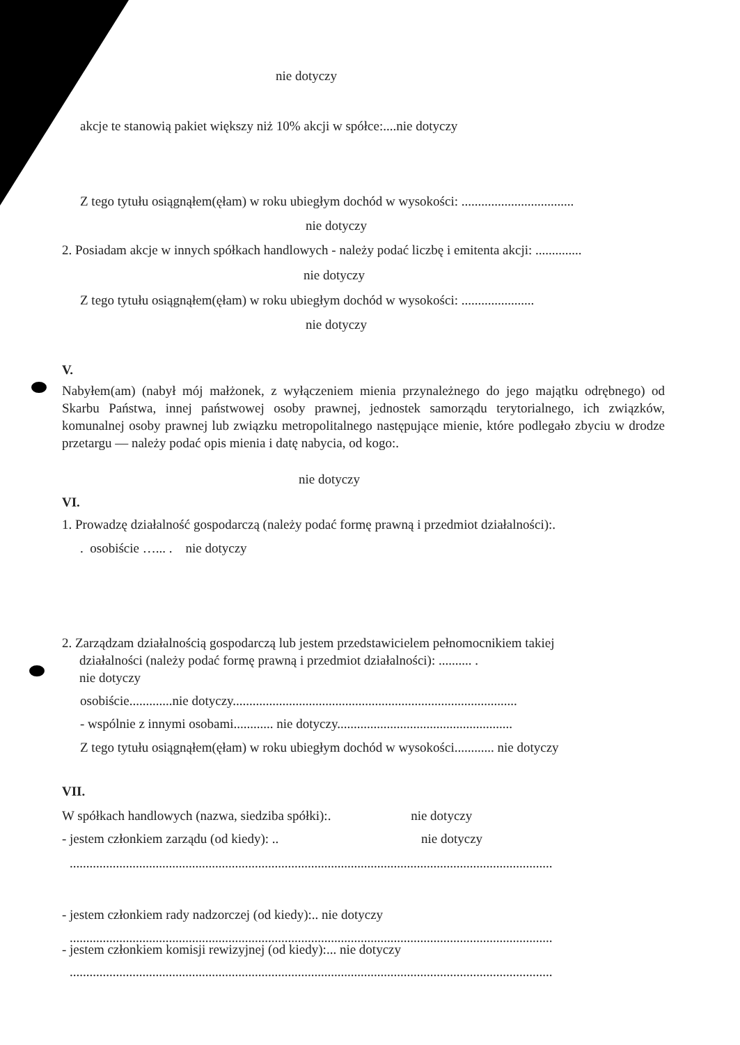nie dotyczy
akcje te stanowią pakiet większy niż 10% akcji w spółce:....nie dotyczy
Z tego tytułu osiągnąłem(ęłam) w roku ubiegłym dochód w wysokości: ..................................
nie dotyczy
2. Posiadam akcje w innych spółkach handlowych - należy podać liczbę i emitenta akcji: ..............
nie dotyczy
Z tego tytułu osiągnąłem(ęłam) w roku ubiegłym dochód w wysokości: ......................
nie dotyczy
V.
Nabyłem(am) (nabył mój małżonek, z wyłączeniem mienia przynależnego do jego majątku odrębnego) od Skarbu Państwa, innej państwowej osoby prawnej, jednostek samorządu terytorialnego, ich związków, komunalnej osoby prawnej lub związku metropolitalnego następujące mienie, które podlegało zbyciu w drodze przetargu — należy podać opis mienia i datę nabycia, od kogo:.
nie dotyczy
VI.
1. Prowadzę działalność gospodarczą (należy podać formę prawną i przedmiot działalności):.
. osobiście …... . nie dotyczy
2. Zarządzam działalnością gospodarczą lub jestem przedstawicielem pełnomocnikiem takiej
działalności (należy podać formę prawną i przedmiot działalności): .......... .
nie dotyczy
osobiście.............nie dotyczy......................................................................................
- wspólnie z innymi osobami............ nie dotyczy.....................................................
Z tego tytułu osiągnąłem(ęłam) w roku ubiegłym dochód w wysokości............ nie dotyczy
VII.
W spółkach handlowych (nazwa, siedziba spółki):. nie dotyczy
- jestem członkiem zarządu (od kiedy): .. nie dotyczy
..................................................................................................................................................
- jestem członkiem rady nadzorczej (od kiedy):.. nie dotyczy
..................................................................................................................................................
- jestem członkiem komisji rewizyjnej (od kiedy):... nie dotyczy
..................................................................................................................................................